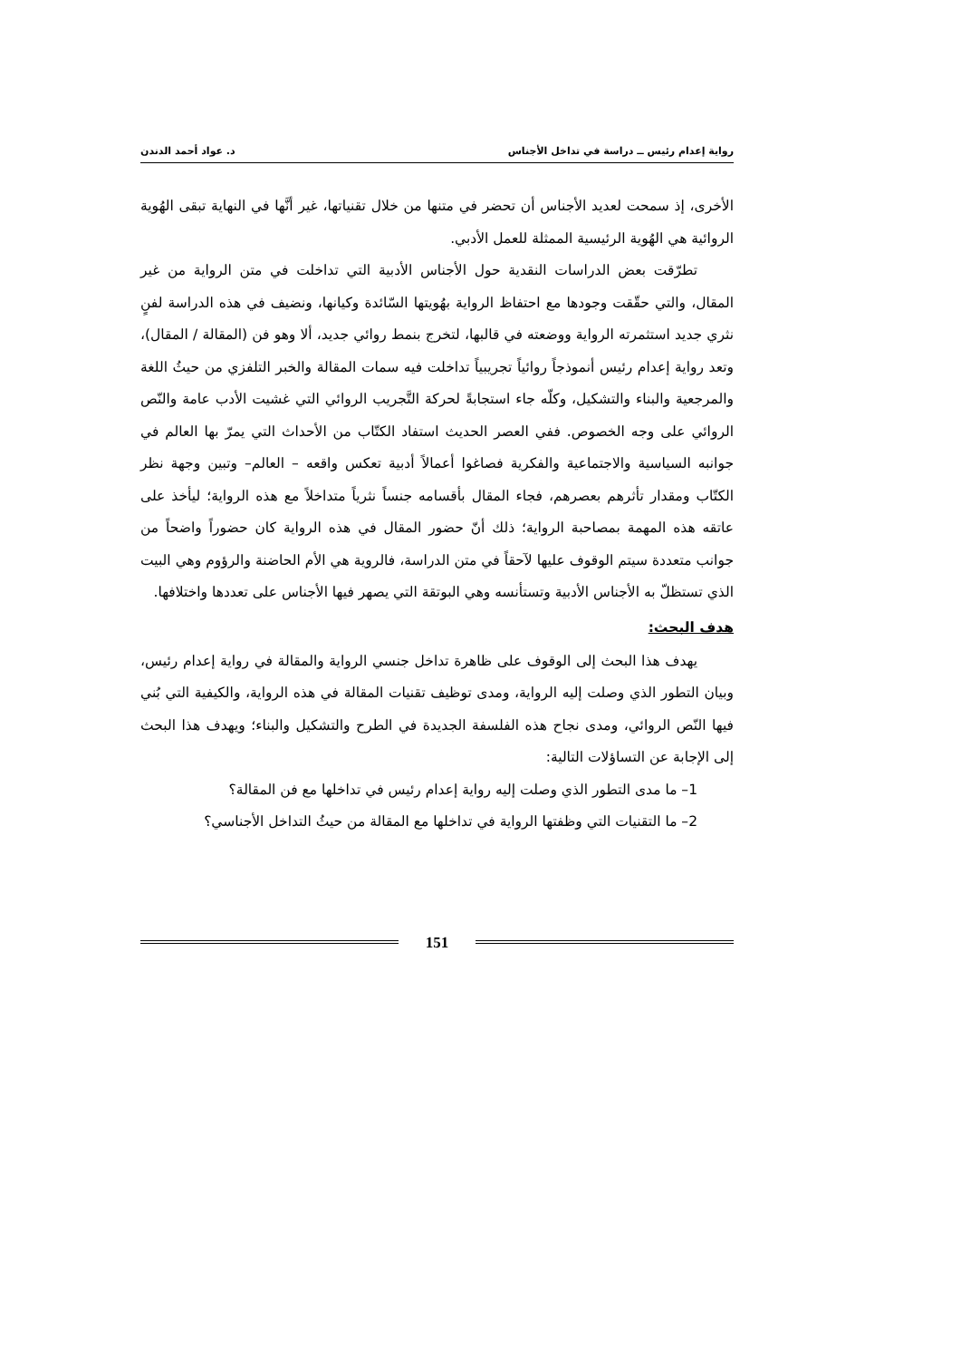رواية إعدام رئيس ــ دراسة في تداخل الأجناس د. عواد أحمد الدندن
الأخرى، إذ سمحت لعديد الأجناس أن تحضر في متنها من خلال تقنياتها، غير أنَّها في النهاية تبقى الهُوية الروائية هي الهُوية الرئيسية الممثلة للعمل الأدبي.
تطرّقت بعض الدراسات النقدية حول الأجناس الأدبية التي تداخلت في متن الرواية من غير المقال، والتي حقّقت وجودها مع احتفاظ الرواية بهُويتها السّائدة وكيانها، ونضيف في هذه الدراسة لفنٍ نثري جديد استثمرته الرواية ووضعته في قالبها، لتخرج بنمط روائي جديد، ألا وهو فن (المقالة / المقال)، وتعد رواية إعدام رئيس أنموذجاً روائياً تجريبياً تداخلت فيه سمات المقالة والخبر التلفزي من حيثُ اللغة والمرجعية والبناء والتشكيل، وكلّه جاء استجابةً لحركة التَّجريب الروائي التي غشيت الأدب عامة والنّص الروائي على وجه الخصوص. ففي العصر الحديث استفاد الكتّاب من الأحداث التي يمرّ بها العالم في جوانبه السياسية والاجتماعية والفكرية فصاغوا أعمالاً أدبية تعكس واقعه – العالم– وتبين وجهة نظر الكتّاب ومقدار تأثرهم بعصرهم، فجاء المقال بأقسامه جنساً نثرياً متداخلاً مع هذه الرواية؛ ليأخذ على عاتقه هذه المهمة بمصاحبة الرواية؛ ذلك أنّ حضور المقال في هذه الرواية كان حضوراً واضحاً من جوانب متعددة سيتم الوقوف عليها لآحقاً في متن الدراسة، فالروية هي الأم الحاضنة والرؤوم وهي البيت الذي تستظلّ به الأجناس الأدبية وتستأنسه وهي البوتقة التي يصهر فيها الأجناس على تعددها واختلافها.
هدف البحث:
يهدف هذا البحث إلى الوقوف على ظاهرة تداخل جنسي الرواية والمقالة في رواية إعدام رئيس، وبيان التطور الذي وصلت إليه الرواية، ومدى توظيف تقنيات المقالة في هذه الرواية، والكيفية التي بُني فيها النّص الروائي، ومدى نجاح هذه الفلسفة الجديدة في الطرح والتشكيل والبناء؛ ويهدف هذا البحث إلى الإجابة عن التساؤلات التالية:
1– ما مدى التطور الذي وصلت إليه رواية إعدام رئيس في تداخلها مع فن المقالة؟
2– ما التقنيات التي وظفتها الرواية في تداخلها مع المقالة من حيثُ التداخل الأجناسي؟
151